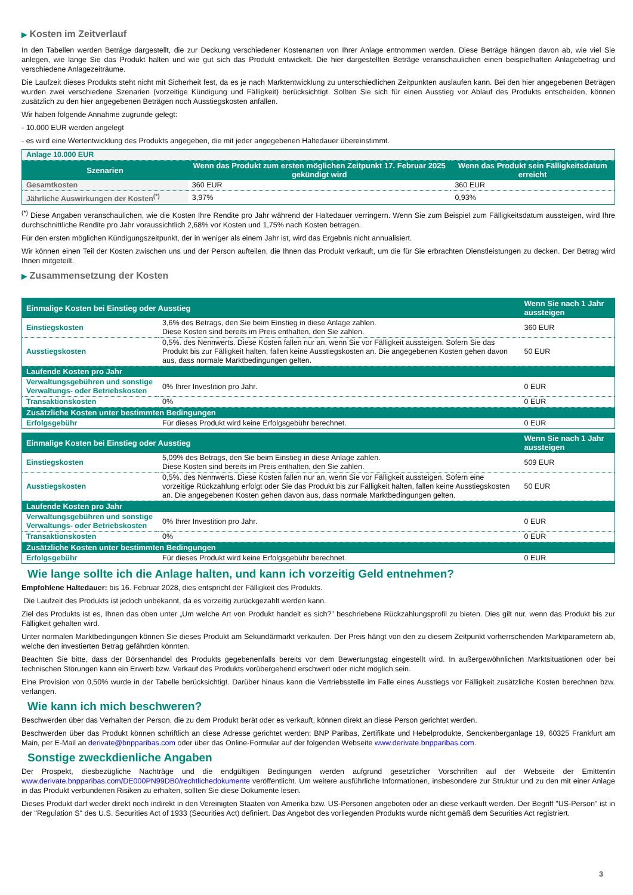▶ Kosten im Zeitverlauf
In den Tabellen werden Beträge dargestellt, die zur Deckung verschiedener Kostenarten von Ihrer Anlage entnommen werden. Diese Beträge hängen davon ab, wie viel Sie anlegen, wie lange Sie das Produkt halten und wie gut sich das Produkt entwickelt. Die hier dargestellten Beträge veranschaulichen einen beispielhaften Anlagebetrag und verschiedene Anlagezeiträume.
Die Laufzeit dieses Produkts steht nicht mit Sicherheit fest, da es je nach Marktentwicklung zu unterschiedlichen Zeitpunkten auslaufen kann. Bei den hier angegebenen Beträgen wurden zwei verschiedene Szenarien (vorzeitige Kündigung und Fälligkeit) berücksichtigt. Sollten Sie sich für einen Ausstieg vor Ablauf des Produkts entscheiden, können zusätzlich zu den hier angegebenen Beträgen noch Ausstiegskosten anfallen.
Wir haben folgende Annahme zugrunde gelegt:
- 10.000 EUR werden angelegt
- es wird eine Wertentwicklung des Produkts angegeben, die mit jeder angegebenen Haltedauer übereinstimmt.
| Anlage 10.000 EUR | | |
| Szenarien | Wenn das Produkt zum ersten möglichen Zeitpunkt 17. Februar 2025 gekündigt wird | Wenn das Produkt sein Fälligkeitsdatum erreicht |
| Gesamtkosten | 360 EUR | 360 EUR |
| Jährliche Auswirkungen der Kosten<sup>(*)</sup> | 3,97% | 0,93% |
<sup>(*)</sup> Diese Angaben veranschaulichen, wie die Kosten Ihre Rendite pro Jahr während der Haltedauer verringern. Wenn Sie zum Beispiel zum Fälligkeitsdatum aussteigen, wird Ihre durchschnittliche Rendite pro Jahr voraussichtlich 2,68% vor Kosten und 1,75% nach Kosten betragen.
Für den ersten möglichen Kündigungszeitpunkt, der in weniger als einem Jahr ist, wird das Ergebnis nicht annualisiert.
Wir können einen Teil der Kosten zwischen uns und der Person aufteilen, die Ihnen das Produkt verkauft, um die für Sie erbrachten Dienstleistungen zu decken. Der Betrag wird Ihnen mitgeteilt.
▶ Zusammensetzung der Kosten
| Einmalige Kosten bei Einstieg oder Ausstieg | | Wenn Sie nach 1 Jahr aussteigen |
| --- | --- | --- |
| Einstiegskosten | 3,6% des Betrags, den Sie beim Einstieg in diese Anlage zahlen. Diese Kosten sind bereits im Preis enthalten, den Sie zahlen. | 360 EUR |
| Ausstiegskosten | 0,5%. des Nennwerts. Diese Kosten fallen nur an, wenn Sie vor Fälligkeit aussteigen. Sofern Sie das Produkt bis zur Fälligkeit halten, fallen keine Ausstiegskosten an. Die angegebenen Kosten gehen davon aus, dass normale Marktbedingungen gelten. | 50 EUR |
| Laufende Kosten pro Jahr | | |
| Verwaltungsgebühren und sonstige Verwaltungs- oder Betriebskosten | 0% Ihrer Investition pro Jahr. | 0 EUR |
| Transaktionskosten | 0% | 0 EUR |
| Zusätzliche Kosten unter bestimmten Bedingungen | | |
| Erfolgsgebühr | Für dieses Produkt wird keine Erfolgsgebühr berechnet. | 0 EUR |
| Einmalige Kosten bei Einstieg oder Ausstieg | | Wenn Sie nach 1 Jahr aussteigen |
| --- | --- | --- |
| Einstiegskosten | 5,09% des Betrags, den Sie beim Einstieg in diese Anlage zahlen. Diese Kosten sind bereits im Preis enthalten, den Sie zahlen. | 509 EUR |
| Ausstiegskosten | 0,5%. des Nennwerts. Diese Kosten fallen nur an, wenn Sie vor Fälligkeit aussteigen. Sofern eine vorzeitige Rückzahlung erfolgt oder Sie das Produkt bis zur Fälligkeit halten, fallen keine Ausstiegskosten an. Die angegebenen Kosten gehen davon aus, dass normale Marktbedingungen gelten. | 50 EUR |
| Laufende Kosten pro Jahr | | |
| Verwaltungsgebühren und sonstige Verwaltungs- oder Betriebskosten | 0% Ihrer Investition pro Jahr. | 0 EUR |
| Transaktionskosten | 0% | 0 EUR |
| Zusätzliche Kosten unter bestimmten Bedingungen | | |
| Erfolgsgebühr | Für dieses Produkt wird keine Erfolgsgebühr berechnet. | 0 EUR |
Wie lange sollte ich die Anlage halten, und kann ich vorzeitig Geld entnehmen?
Empfohlene Haltedauer: bis 16. Februar 2028, dies entspricht der Fälligkeit des Produkts.
Die Laufzeit des Produkts ist jedoch unbekannt, da es vorzeitig zurückgezahlt werden kann.
Ziel des Produkts ist es, Ihnen das oben unter „Um welche Art von Produkt handelt es sich?" beschriebene Rückzahlungsprofil zu bieten. Dies gilt nur, wenn das Produkt bis zur Fälligkeit gehalten wird.
Unter normalen Marktbedingungen können Sie dieses Produkt am Sekundärmarkt verkaufen. Der Preis hängt von den zu diesem Zeitpunkt vorherrschenden Marktparametern ab, welche den investierten Betrag gefährden könnten.
Beachten Sie bitte, dass der Börsenhandel des Produkts gegebenenfalls bereits vor dem Bewertungstag eingestellt wird. In außergewöhnlichen Marktsituationen oder bei technischen Störungen kann ein Erwerb bzw. Verkauf des Produkts vorübergehend erschwert oder nicht möglich sein.
Eine Provision von 0,50% wurde in der Tabelle berücksichtigt. Darüber hinaus kann die Vertriebsstelle im Falle eines Ausstiegs vor Fälligkeit zusätzliche Kosten berechnen bzw. verlangen.
Wie kann ich mich beschweren?
Beschwerden über das Verhalten der Person, die zu dem Produkt berät oder es verkauft, können direkt an diese Person gerichtet werden.
Beschwerden über das Produkt können schriftlich an diese Adresse gerichtet werden: BNP Paribas, Zertifikate und Hebelprodukte, Senckenberganlage 19, 60325 Frankfurt am Main, per E-Mail an derivate@bnpparibas.com oder über das Online-Formular auf der folgenden Webseite www.derivate.bnpparibas.com.
Sonstige zweckdienliche Angaben
Der Prospekt, diesbezügliche Nachträge und die endgültigen Bedingungen werden aufgrund gesetzlicher Vorschriften auf der Webseite der Emittentin www.derivate.bnpparibas.com/DE000PN99DB0/rechtlichedokumente veröffentlicht. Um weitere ausführliche Informationen, insbesondere zur Struktur und zu den mit einer Anlage in das Produkt verbundenen Risiken zu erhalten, sollten Sie diese Dokumente lesen.
Dieses Produkt darf weder direkt noch indirekt in den Vereinigten Staaten von Amerika bzw. US-Personen angeboten oder an diese verkauft werden. Der Begriff "US-Person" ist in der "Regulation S" des U.S. Securities Act of 1933 (Securities Act) definiert. Das Angebot des vorliegenden Produkts wurde nicht gemäß dem Securities Act registriert.
3